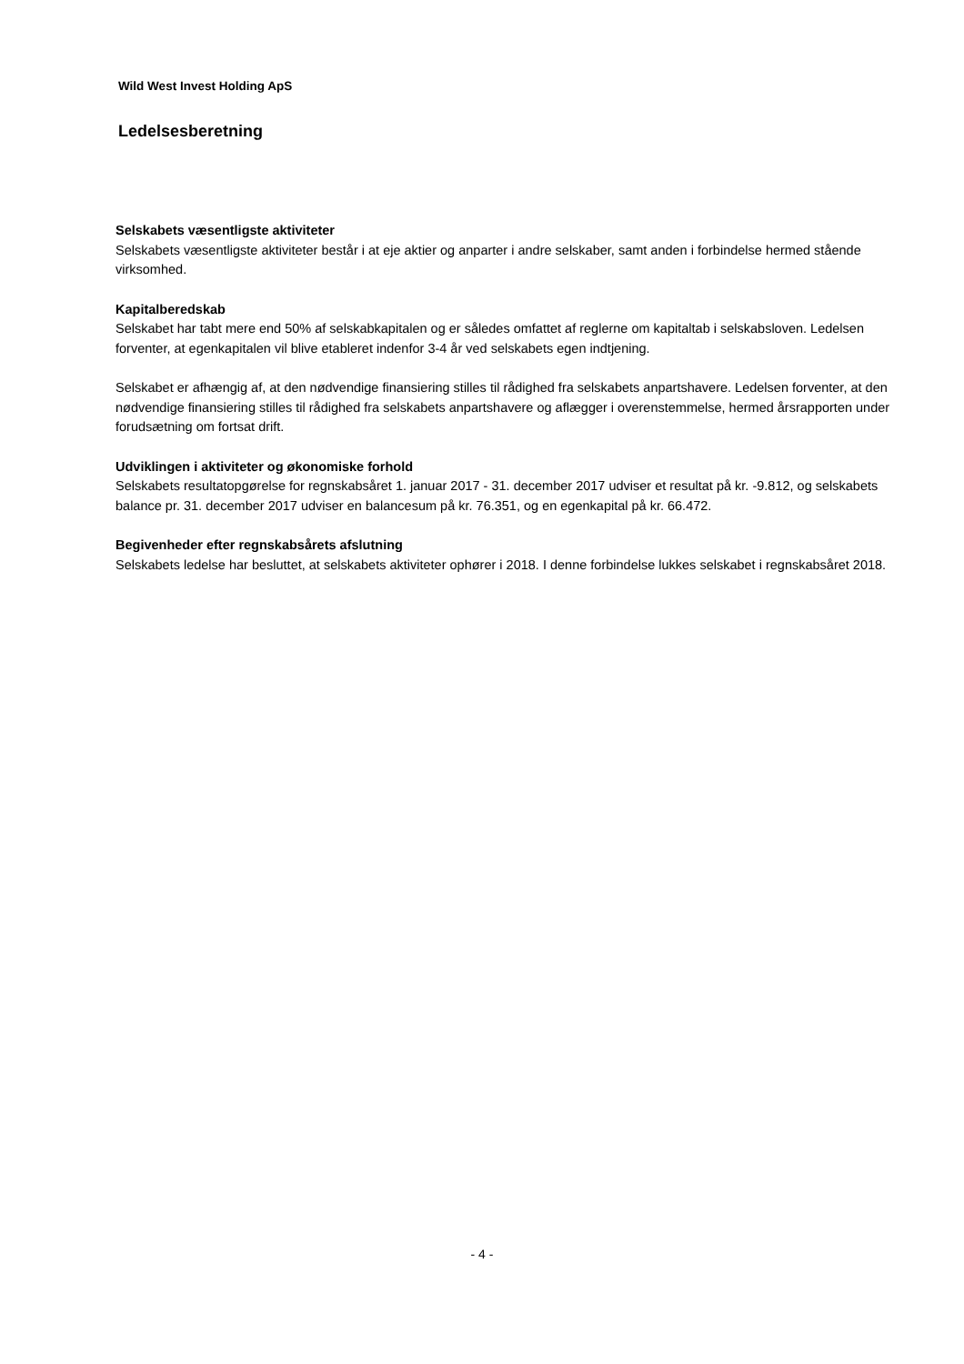Wild West Invest Holding ApS
Ledelsesberetning
Selskabets væsentligste aktiviteter
Selskabets væsentligste aktiviteter består i at eje aktier og anparter i andre selskaber, samt anden i forbindelse hermed stående virksomhed.
Kapitalberedskab
Selskabet har tabt mere end 50% af selskabkapitalen og er således omfattet af reglerne om kapitaltab i selskabsloven. Ledelsen forventer, at egenkapitalen vil blive etableret indenfor 3-4 år ved selskabets egen indtjening.
Selskabet er afhængig af, at den nødvendige finansiering stilles til rådighed fra selskabets anpartshavere. Ledelsen forventer, at den nødvendige finansiering stilles til rådighed fra selskabets anpartshavere og aflægger i overenstemmelse, hermed årsrapporten under forudsætning om fortsat drift.
Udviklingen i aktiviteter og økonomiske forhold
Selskabets resultatopgørelse for regnskabsåret 1. januar 2017 - 31. december 2017 udviser et resultat på kr. -9.812, og selskabets balance pr. 31. december 2017 udviser en balancesum på kr. 76.351, og en egenkapital på kr. 66.472.
Begivenheder efter regnskabsårets afslutning
Selskabets ledelse har besluttet, at selskabets aktiviteter ophører i 2018. I denne forbindelse lukkes selskabet i regnskabsåret 2018.
- 4 -